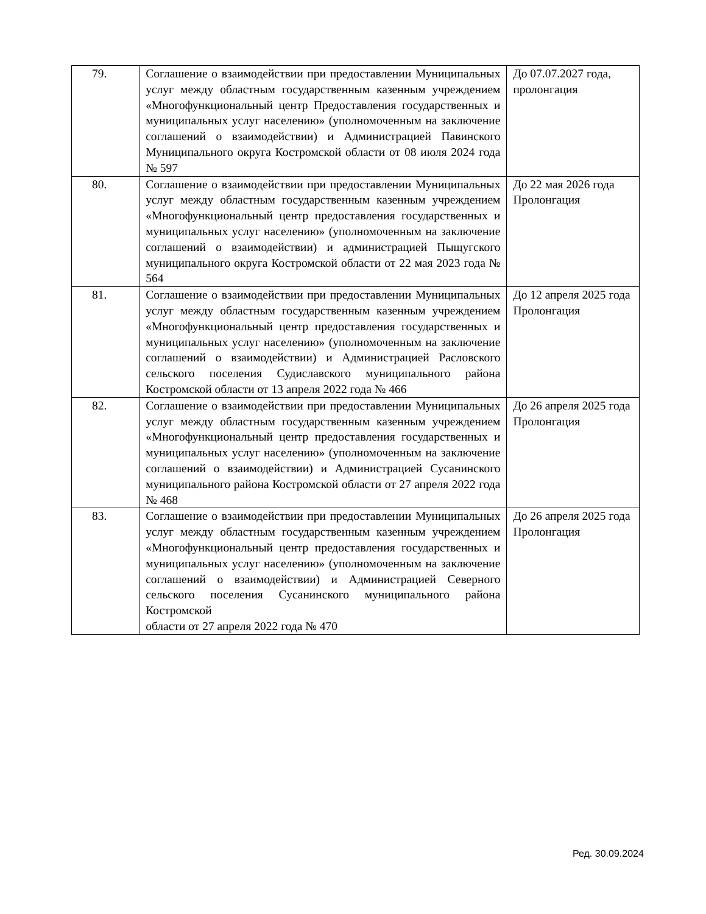| 79. | Соглашение о взаимодействии при предоставлении Муниципальных услуг между областным государственным казенным учреждением «Многофункциональный центр Предоставления государственных и муниципальных услуг населению» (уполномоченным на заключение соглашений о взаимодействии) и Администрацией Павинского Муниципального округа Костромской области от 08 июля 2024 года № 597 | До 07.07.2027 года, пролонгация |
| 80. | Соглашение о взаимодействии при предоставлении Муниципальных услуг между областным государственным казенным учреждением «Многофункциональный центр предоставления государственных и муниципальных услуг населению» (уполномоченным на заключение соглашений о взаимодействии) и администрацией Пыщугского муниципального округа Костромской области от 22 мая 2023 года № 564 | До 22 мая 2026 года Пролонгация |
| 81. | Соглашение о взаимодействии при предоставлении Муниципальных услуг между областным государственным казенным учреждением «Многофункциональный центр предоставления государственных и муниципальных услуг населению» (уполномоченным на заключение соглашений о взаимодействии) и Администрацией Расловского сельского поселения Судиславского муниципального района Костромской области от 13 апреля 2022 года № 466 | До 12 апреля 2025 года Пролонгация |
| 82. | Соглашение о взаимодействии при предоставлении Муниципальных услуг между областным государственным казенным учреждением «Многофункциональный центр предоставления государственных и муниципальных услуг населению» (уполномоченным на заключение соглашений о взаимодействии) и Администрацией Сусанинского муниципального района Костромской области от 27 апреля 2022 года № 468 | До 26 апреля 2025 года Пролонгация |
| 83. | Соглашение о взаимодействии при предоставлении Муниципальных услуг между областным государственным казенным учреждением «Многофункциональный центр предоставления государственных и муниципальных услуг населению» (уполномоченным на заключение соглашений о взаимодействии) и Администрацией Северного сельского поселения Сусанинского муниципального района Костромской области от 27 апреля 2022 года № 470 | До 26 апреля 2025 года Пролонгация |
Ред. 30.09.2024